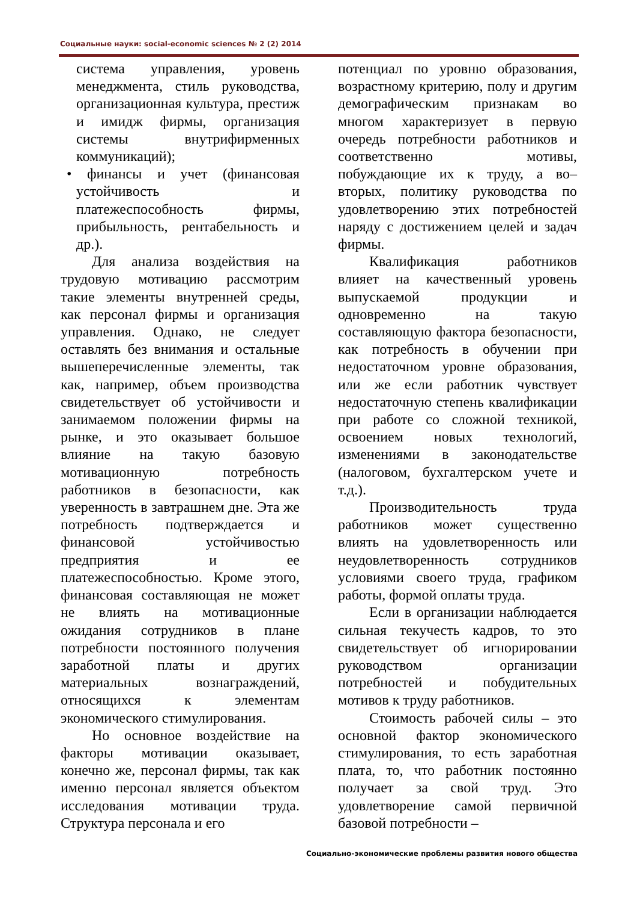Социальные науки: social-economic sciences № 2 (2) 2014
система управления, уровень менеджмента, стиль руководства, организационная культура, престиж и имидж фирмы, организация системы внутрифирменных коммуникаций);
• финансы и учет (финансовая устойчивость и платежеспособность фирмы, прибыльность, рентабельность и др.).
Для анализа воздействия на трудовую мотивацию рассмотрим такие элементы внутренней среды, как персонал фирмы и организация управления. Однако, не следует оставлять без внимания и остальные вышеперечисленные элементы, так как, например, объем производства свидетельствует об устойчивости и занимаемом положении фирмы на рынке, и это оказывает большое влияние на такую базовую мотивационную потребность работников в безопасности, как уверенность в завтрашнем дне. Эта же потребность подтверждается и финансовой устойчивостью предприятия и ее платежеспособностью. Кроме этого, финансовая составляющая не может не влиять на мотивационные ожидания сотрудников в плане потребности постоянного получения заработной платы и других материальных вознаграждений, относящихся к элементам экономического стимулирования.
Но основное воздействие на факторы мотивации оказывает, конечно же, персонал фирмы, так как именно персонал является объектом исследования мотивации труда. Структура персонала и его
потенциал по уровню образования, возрастному критерию, полу и другим демографическим признакам во многом характеризует в первую очередь потребности работников и соответственно мотивы, побуждающие их к труду, а во–вторых, политику руководства по удовлетворению этих потребностей наряду с достижением целей и задач фирмы.
Квалификация работников влияет на качественный уровень выпускаемой продукции и одновременно на такую составляющую фактора безопасности, как потребность в обучении при недостаточном уровне образования, или же если работник чувствует недостаточную степень квалификации при работе со сложной техникой, освоением новых технологий, изменениями в законодательстве (налоговом, бухгалтерском учете и т.д.).
Производительность труда работников может существенно влиять на удовлетворенность или неудовлетворенность сотрудников условиями своего труда, графиком работы, формой оплаты труда.
Если в организации наблюдается сильная текучесть кадров, то это свидетельствует об игнорировании руководством организации потребностей и побудительных мотивов к труду работников.
Стоимость рабочей силы – это основной фактор экономического стимулирования, то есть заработная плата, то, что работник постоянно получает за свой труд. Это удовлетворение самой первичной базовой потребности –
Социально-экономические проблемы развития нового общества